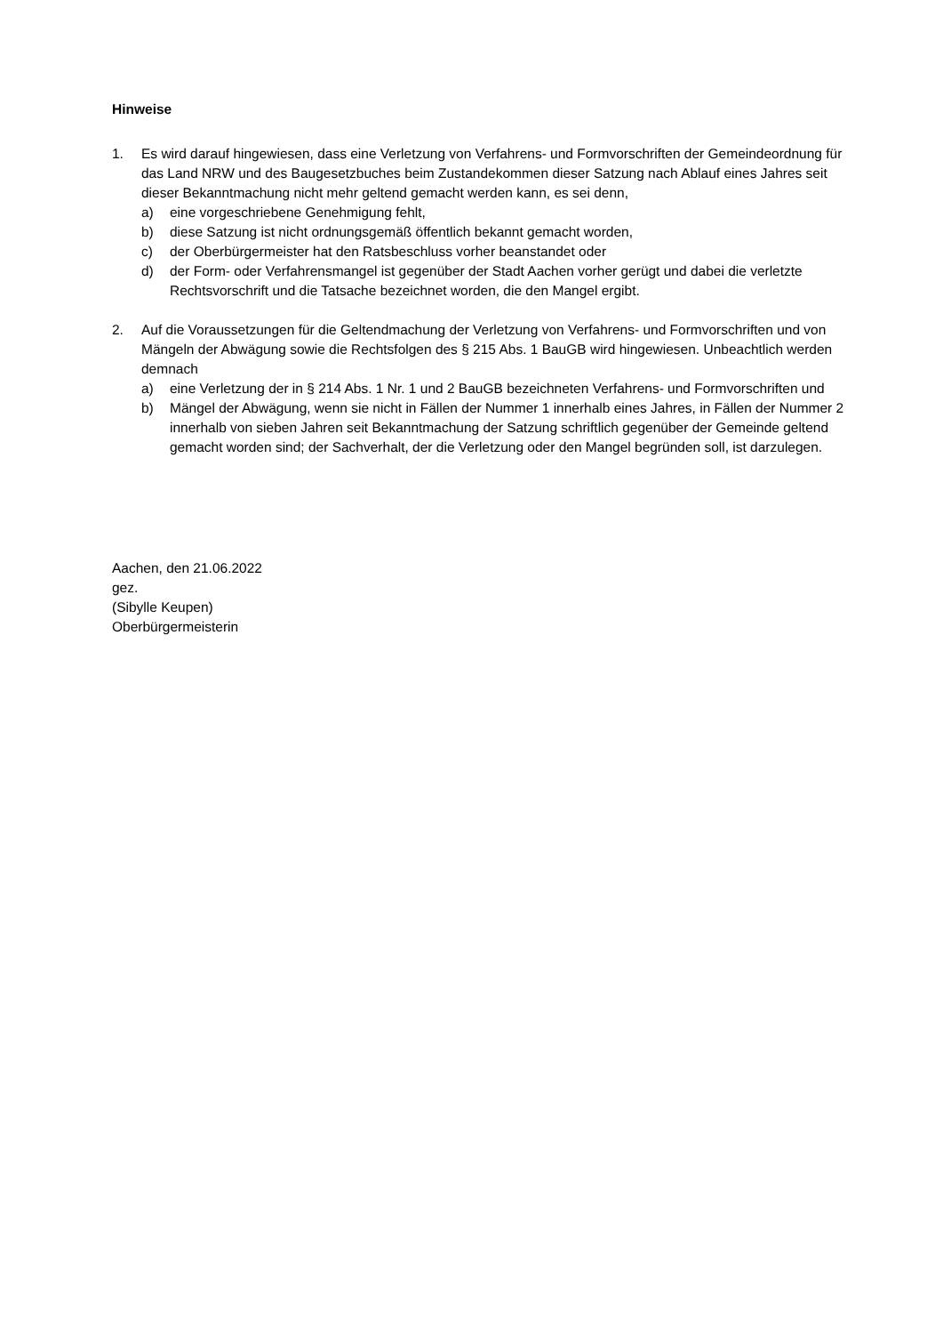Hinweise
1. Es wird darauf hingewiesen, dass eine Verletzung von Verfahrens- und Formvorschriften der Gemeindeordnung für das Land NRW und des Baugesetzbuches beim Zustandekommen dieser Satzung nach Ablauf eines Jahres seit dieser Bekanntmachung nicht mehr geltend gemacht werden kann, es sei denn,
a) eine vorgeschriebene Genehmigung fehlt,
b) diese Satzung ist nicht ordnungsgemäß öffentlich bekannt gemacht worden,
c) der Oberbürgermeister hat den Ratsbeschluss vorher beanstandet oder
d) der Form- oder Verfahrensmangel ist gegenüber der Stadt Aachen vorher gerügt und dabei die verletzte Rechtsvorschrift und die Tatsache bezeichnet worden, die den Mangel ergibt.
2. Auf die Voraussetzungen für die Geltendmachung der Verletzung von Verfahrens- und Formvorschriften und von Mängeln der Abwägung sowie die Rechtsfolgen des § 215 Abs. 1 BauGB wird hingewiesen. Unbeachtlich werden demnach
a) eine Verletzung der in § 214 Abs. 1 Nr. 1 und 2 BauGB bezeichneten Verfahrens- und Formvorschriften und
b) Mängel der Abwägung, wenn sie nicht in Fällen der Nummer 1 innerhalb eines Jahres, in Fällen der Nummer 2 innerhalb von sieben Jahren seit Bekanntmachung der Satzung schriftlich gegenüber der Gemeinde geltend gemacht worden sind; der Sachverhalt, der die Verletzung oder den Mangel begründen soll, ist darzulegen.
Aachen, den 21.06.2022
gez.
(Sibylle Keupen)
Oberbürgermeisterin